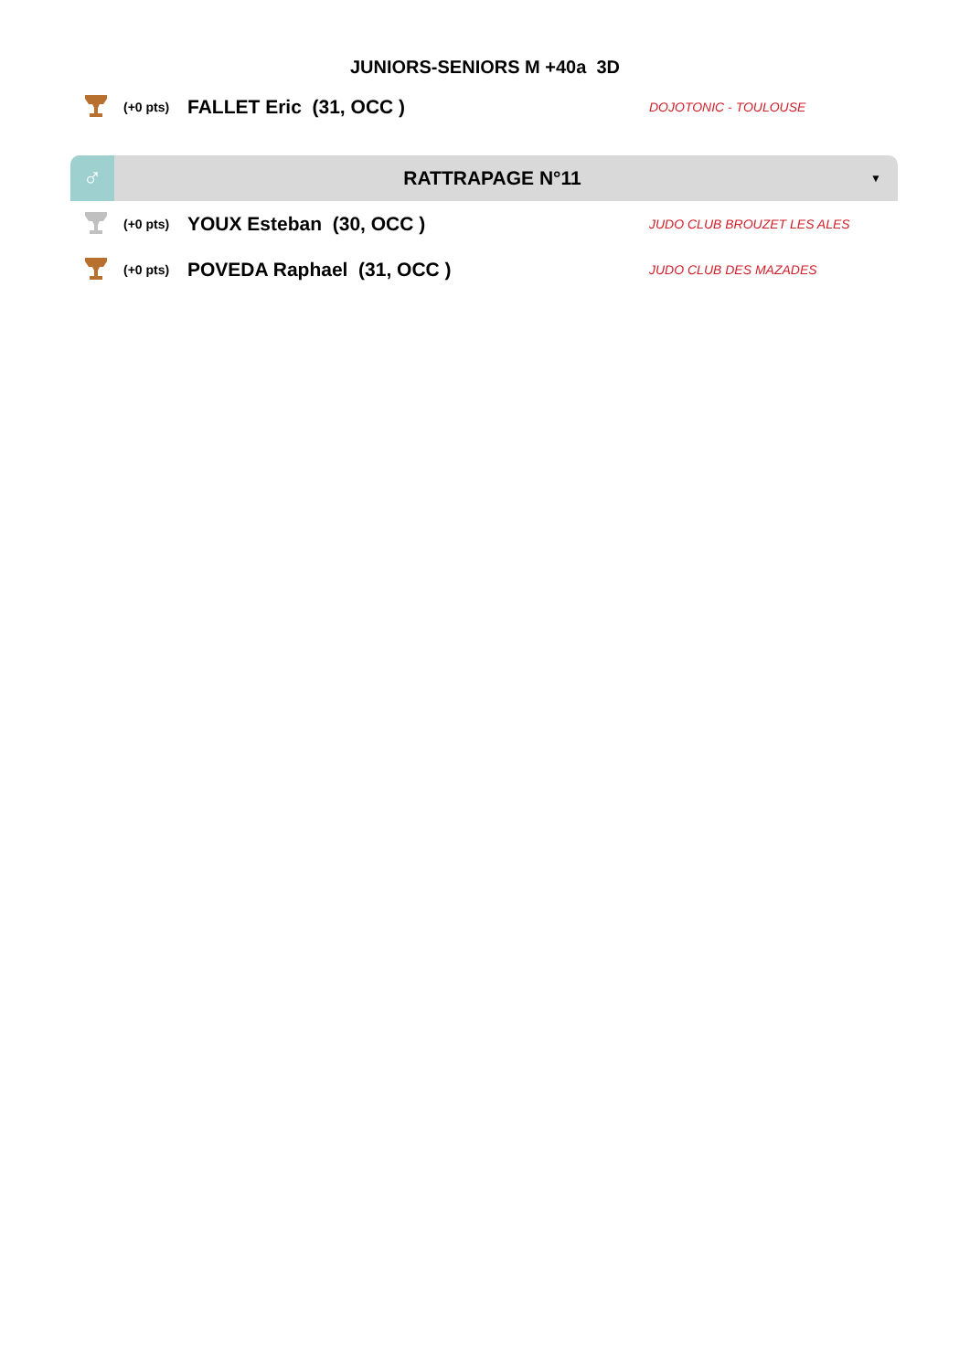JUNIORS-SENIORS M +40a 3D
(+0 pts)
FALLET Eric (31, OCC )
DOJOTONIC - TOULOUSE
♂
RATTRAPAGE N°11
▼
(+0 pts)
YOUX Esteban (30, OCC )
JUDO CLUB BROUZET LES ALES
(+0 pts)
POVEDA Raphael (31, OCC )
JUDO CLUB DES MAZADES